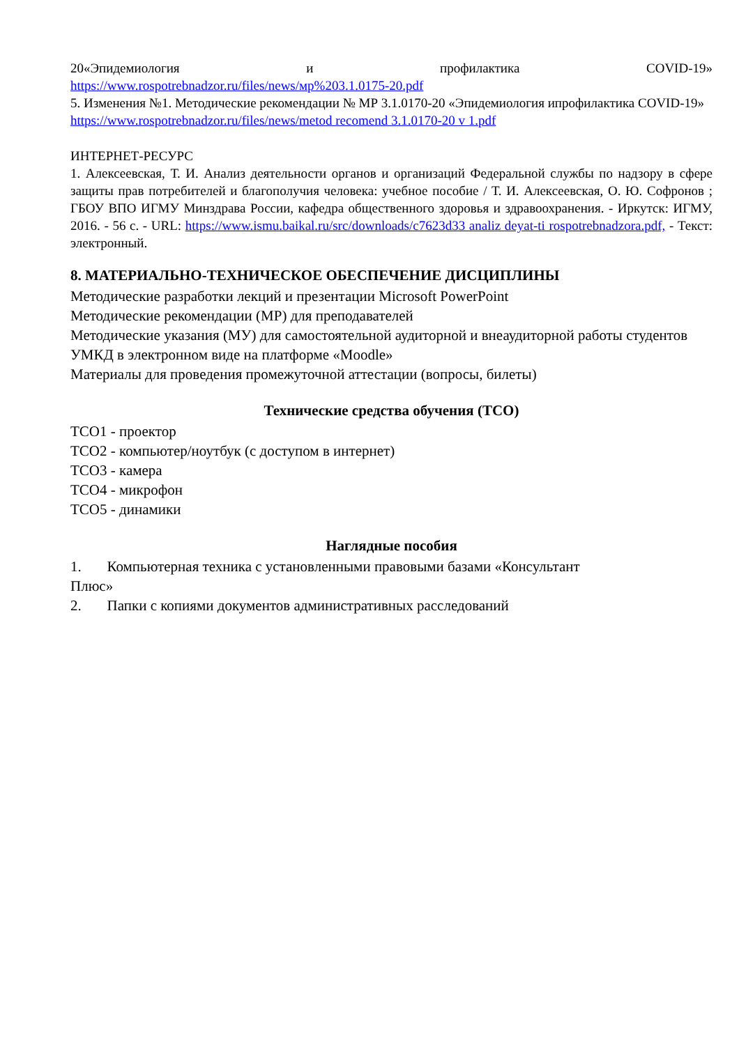20«Эпидемиология и профилактика COVID-19»
https://www.rospotrebnadzor.ru/files/news/мр%203.1.0175-20.pdf
5. Изменения №1. Методические рекомендации № МР 3.1.0170-20 «Эпидемиология ипрофилактика COVID-19»
https://www.rospotrebnadzor.ru/files/news/metod recomend 3.1.0170-20 v 1.pdf
ИНТЕРНЕТ-РЕСУРС
1. Алексеевская, Т. И. Анализ деятельности органов и организаций Федеральной службы по надзору в сфере защиты прав потребителей и благополучия человека: учебное пособие / Т. И. Алексеевская, О. Ю. Софронов ; ГБОУ ВПО ИГМУ Минздрава России, кафедра общественного здоровья и здравоохранения. - Иркутск: ИГМУ, 2016. - 56 с. - URL: https://www.ismu.baikal.ru/src/downloads/c7623d33 analiz deyat-ti rospotrebnadzora.pdf, - Текст: электронный.
8. МАТЕРИАЛЬНО-ТЕХНИЧЕСКОЕ ОБЕСПЕЧЕНИЕ ДИСЦИПЛИНЫ
Методические разработки лекций и презентации Microsoft PowerPoint
Методические рекомендации (МР) для преподавателей
Методические указания (МУ) для самостоятельной аудиторной и внеаудиторной работы студентов
УМКД в электронном виде на платформе «Moodle»
Материалы для проведения промежуточной аттестации (вопросы, билеты)
Технические средства обучения (ТСО)
ТСО1 - проектор
ТСО2 - компьютер/ноутбук (с доступом в интернет)
ТСО3 - камера
ТСО4 - микрофон
ТСО5 - динамики
Наглядные пособия
1. Компьютерная техника с установленными правовыми базами «Консультант
Плюс»
2. Папки с копиями документов административных расследований